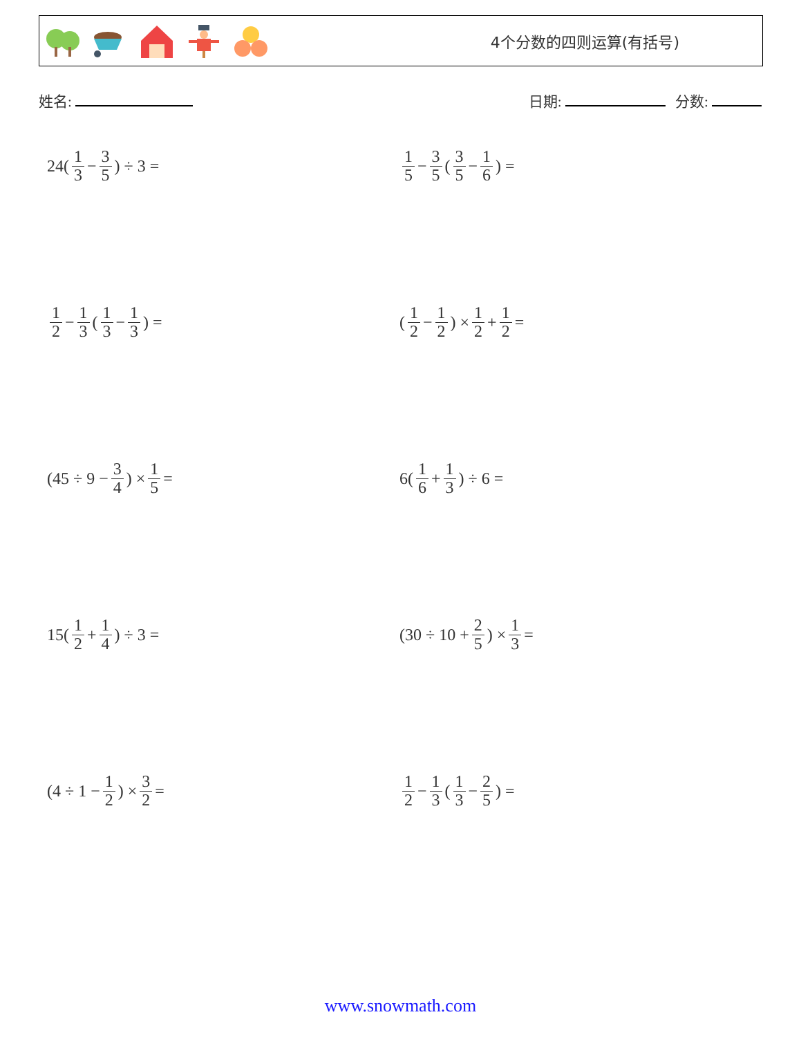4个分数的四则运算(有括号)
姓名: 日期: 分数:
24(1 3 − 3 5) ÷ 3 =
1 5 − 3 5 (3 5 − 1 6) =
1 2 − 1 3 (1 3 − 1 3) =
(1 2 − 1 2) × 1 2 + 1 2 =
(45 ÷ 9 − 3 4) × 1 5 =
6(1 6 + 1 3) ÷ 6 =
15(1 2 + 1 4) ÷ 3 =
(30 ÷ 10 + 2 5) × 1 3 =
(4 ÷ 1 − 1 2) × 3 2 =
1 2 − 1 3 (1 3 − 2 5) =
www.snowmath.com